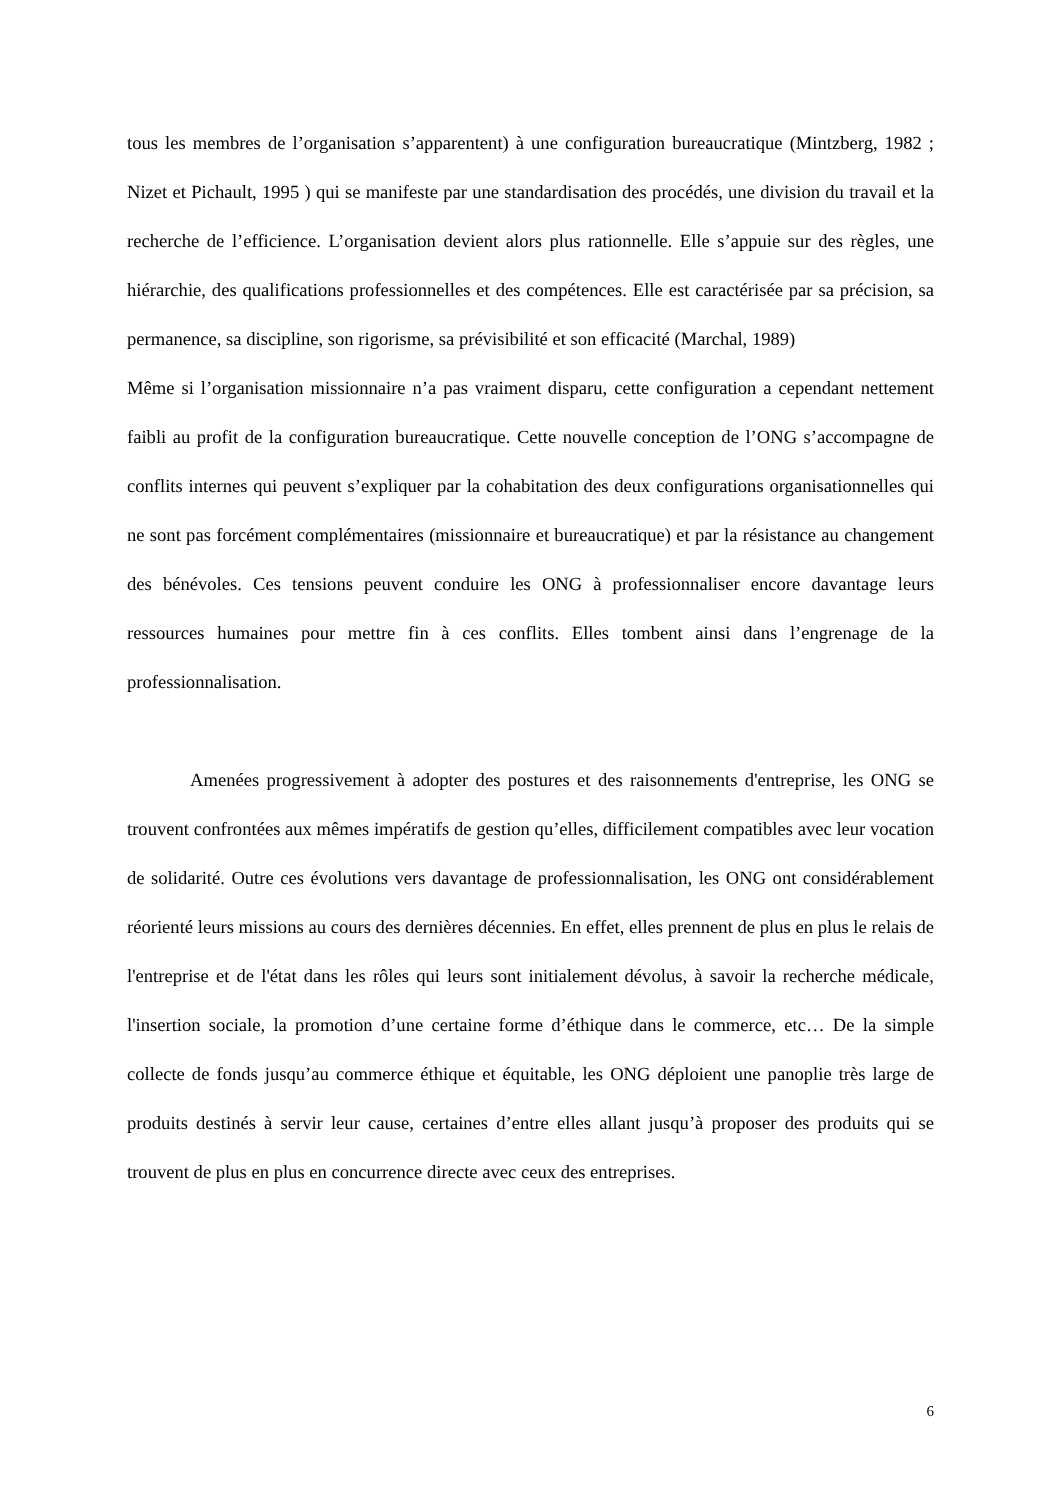tous les membres de l’organisation s’apparentent) à une configuration bureaucratique (Mintzberg, 1982 ; Nizet et Pichault, 1995 ) qui se manifeste par une standardisation des procédés, une division du travail et la recherche de l’efficience. L’organisation devient alors plus rationnelle. Elle s’appuie sur des règles, une hiérarchie, des qualifications professionnelles et des compétences. Elle est caractérisée par sa précision, sa permanence, sa discipline, son rigorisme, sa prévisibilité et son efficacité (Marchal, 1989)
Même si l’organisation missionnaire n’a pas vraiment disparu, cette configuration a cependant nettement faibli au profit de la configuration bureaucratique. Cette nouvelle conception de l’ONG s’accompagne de conflits internes qui peuvent s’expliquer par la cohabitation des deux configurations organisationnelles qui ne sont pas forcément complémentaires (missionnaire et bureaucratique) et par la résistance au changement des bénévoles. Ces tensions peuvent conduire les ONG à professionnaliser encore davantage leurs ressources humaines pour mettre fin à ces conflits. Elles tombent ainsi dans l’engrenage de la professionnalisation.
Amenées progressivement à adopter des postures et des raisonnements d'entreprise, les ONG se trouvent confrontées aux mêmes impératifs de gestion qu’elles, difficilement compatibles avec leur vocation de solidarité. Outre ces évolutions vers davantage de professionnalisation, les ONG ont considérablement réorienté leurs missions au cours des dernières décennies. En effet, elles prennent de plus en plus le relais de l'entreprise et de l'état dans les rôles qui leurs sont initialement dévolus, à savoir la recherche médicale, l'insertion sociale, la promotion d’une certaine forme d’éthique dans le commerce, etc… De la simple collecte de fonds jusqu’au commerce éthique et équitable, les ONG déploient une panoplie très large de produits destinés à servir leur cause, certaines d’entre elles allant jusqu’à proposer des produits qui se trouvent de plus en plus en concurrence directe avec ceux des entreprises.
6